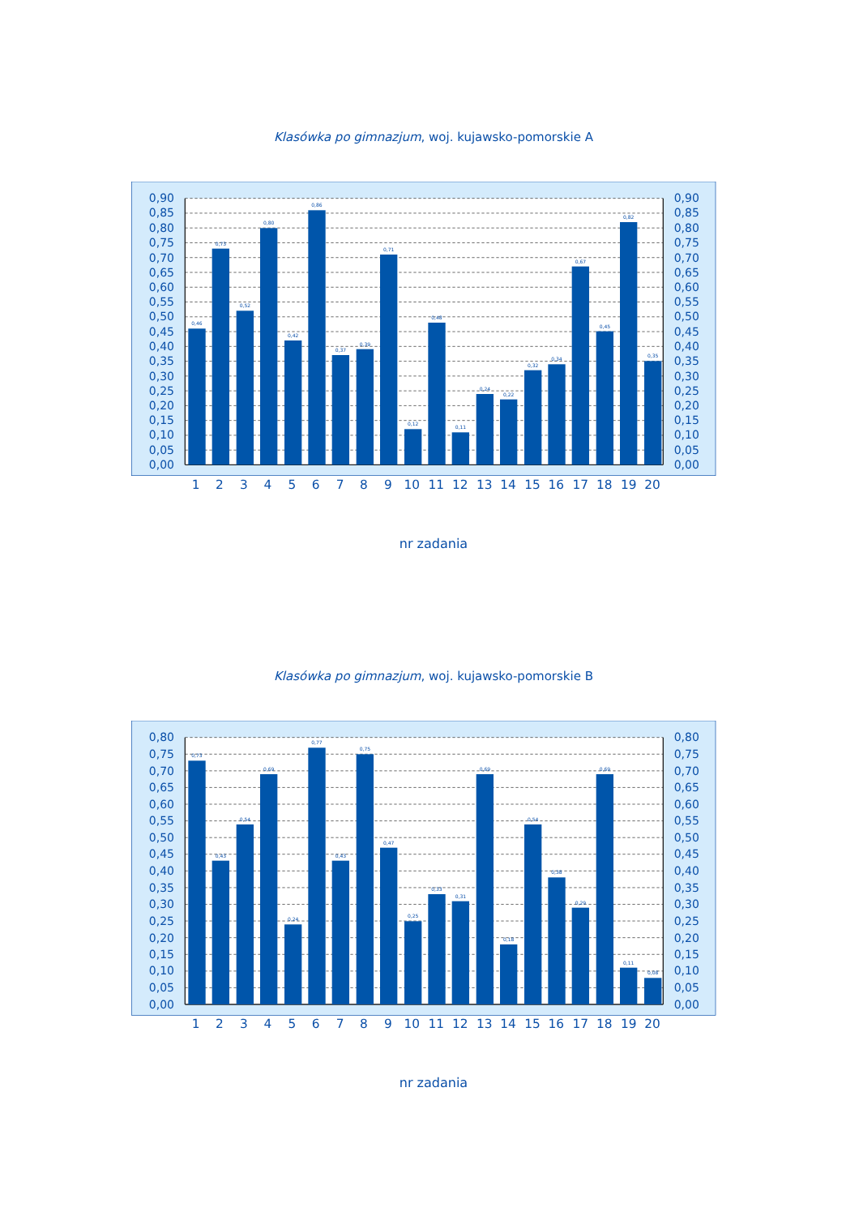Klasówka po gimnazjum, woj. kujawsko-pomorskie A
0,90
0,85
0,80
0,75
0,70
0,65
0,60
0,55
0,50
0,45
0,40
0,35
0,30
0,25
0,20
0,15
0,10
0,05
0,00
0,90
0,85
0,80
0,75
0,70
0,65
0,60
0,55
0,50
0,45
0,40
0,35
0,30
0,25
0,20
0,15
0,10
0,05
0,00
0,46
0,73
0,52
0,80
0,42
0,86
0,37
0,39
0,71
0,12
0,48
0,11
0,24
0,22
0,32
0,34
0,67
0,45
0,82
0,35
1
2
3
4
5
6
7
8
9
10
11
12
13
14
15
16
17
18
19
20
nr zadania
Klasówka po gimnazjum, woj. kujawsko-pomorskie B
0,80
0,75
0,70
0,65
0,60
0,55
0,50
0,45
0,40
0,35
0,30
0,25
0,20
0,15
0,10
0,05
0,00
0,80
0,75
0,70
0,65
0,60
0,55
0,50
0,45
0,40
0,35
0,30
0,25
0,20
0,15
0,10
0,05
0,00
0,73
0,43
0,54
0,69
0,24
0,77
0,43
0,75
0,47
0,25
0,33
0,31
0,69
0,18
0,54
0,38
0,29
0,69
0,11
0,08
1
2
3
4
5
6
7
8
9
10
11
12
13
14
15
16
17
18
19
20
nr zadania